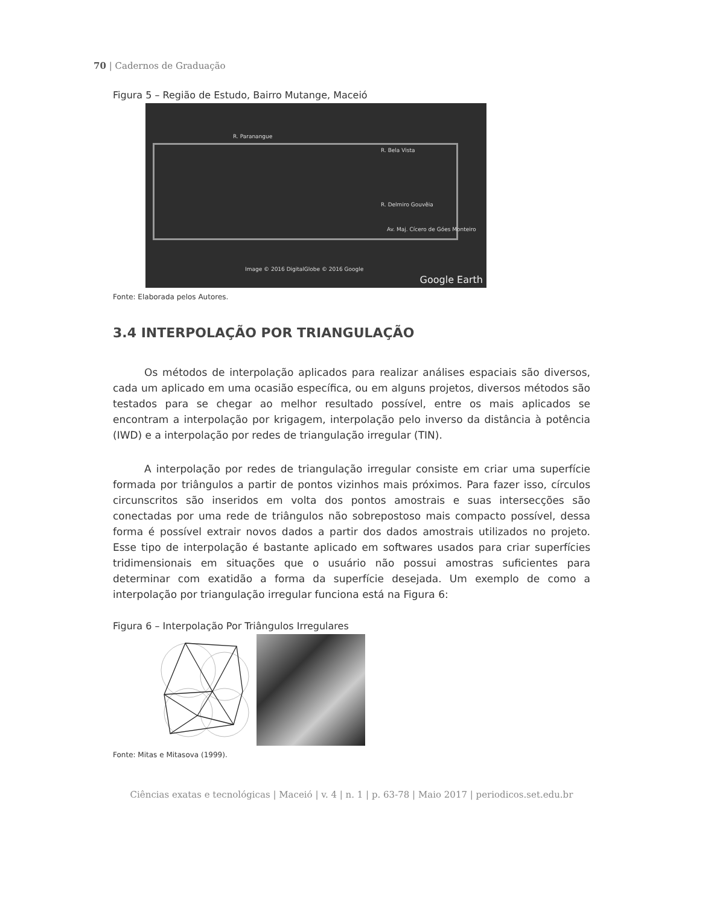70 | Cadernos de Graduação
Figura 5 – Região de Estudo, Bairro Mutange, Maceió
R. Paranangue
R. Bela Vista
R. Delmiro Gouvêia
Av. Maj. Cícero de Góes Monteiro
Image © 2016 DigitalGlobe © 2016 Google
Google Earth
Fonte: Elaborada pelos Autores.
3.4 INTERPOLAÇÃO POR TRIANGULAÇÃO
Os métodos de interpolação aplicados para realizar análises espaciais são diversos, cada um aplicado em uma ocasião específica, ou em alguns projetos, diversos métodos são testados para se chegar ao melhor resultado possível, entre os mais aplicados se encontram a interpolação por krigagem, interpolação pelo inverso da distância à potência (IWD) e a interpolação por redes de triangulação irregular (TIN).
A interpolação por redes de triangulação irregular consiste em criar uma superfície formada por triângulos a partir de pontos vizinhos mais próximos. Para fazer isso, círculos circunscritos são inseridos em volta dos pontos amostrais e suas intersecções são conectadas por uma rede de triângulos não sobrepostoso mais compacto possível, dessa forma é possível extrair novos dados a partir dos dados amostrais utilizados no projeto. Esse tipo de interpolação é bastante aplicado em softwares usados para criar superfícies tridimensionais em situações que o usuário não possui amostras suficientes para determinar com exatidão a forma da superfície desejada. Um exemplo de como a interpolação por triangulação irregular funciona está na Figura 6:
Figura 6 – Interpolação Por Triângulos Irregulares
Fonte: Mitas e Mitasova (1999).
Ciências exatas e tecnológicas | Maceió | v. 4 | n. 1 | p. 63-78 | Maio 2017 | periodicos.set.edu.br